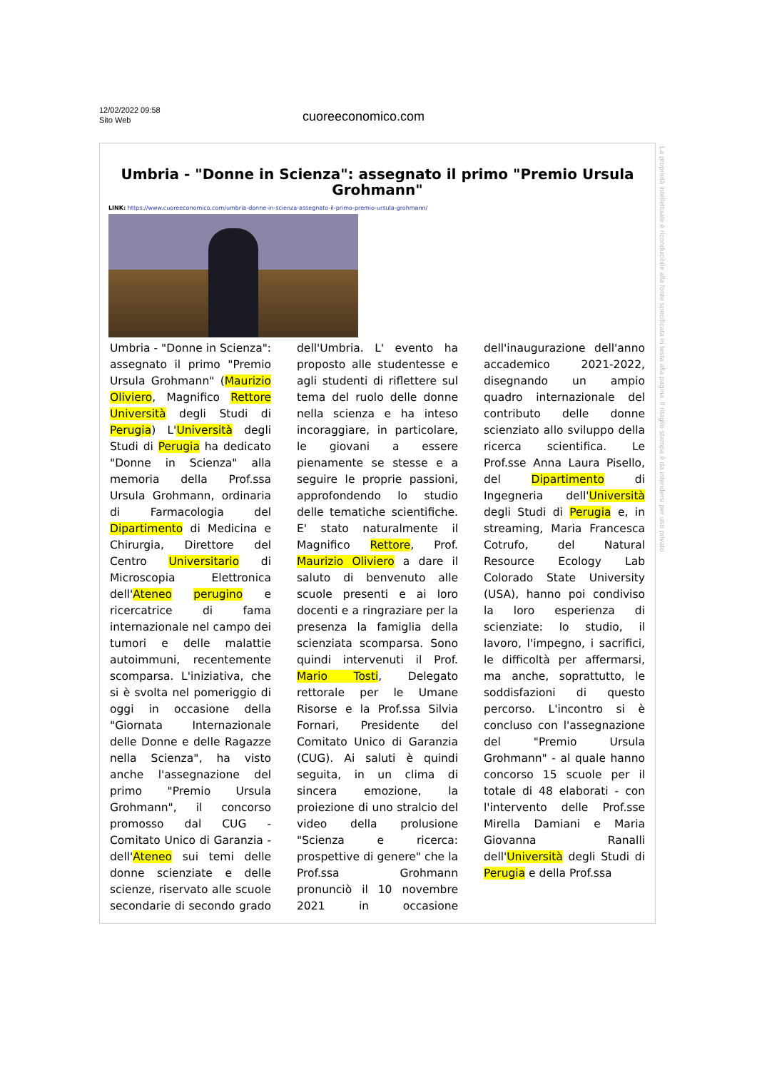12/02/2022 09:58
Sito Web
cuoreeconomico.com
Umbria - "Donne in Scienza": assegnato il primo "Premio Ursula Grohmann"
LINK: https://www.cuoreeconomico.com/umbria-donne-in-scienza-assegnato-il-primo-premio-ursula-grohmann/
Umbria - "Donne in Scienza": assegnato il primo "Premio Ursula Grohmann" (Maurizio Oliviero, Magnifico Rettore Università degli Studi di Perugia) L'Università degli Studi di Perugia ha dedicato "Donne in Scienza" alla memoria della Prof.ssa Ursula Grohmann, ordinaria di Farmacologia del Dipartimento di Medicina e Chirurgia, Direttore del Centro Universitario di Microscopia Elettronica dell'Ateneo perugino e ricercatrice di fama internazionale nel campo dei tumori e delle malattie autoimmuni, recentemente scomparsa. L'iniziativa, che si è svolta nel pomeriggio di oggi in occasione della "Giornata Internazionale delle Donne e delle Ragazze nella Scienza", ha visto anche l'assegnazione del primo "Premio Ursula Grohmann", il concorso promosso dal CUG - Comitato Unico di Garanzia - dell'Ateneo sui temi delle donne scienziate e delle scienze, riservato alle scuole secondarie di secondo grado dell'Umbria. L' evento ha proposto alle studentesse e agli studenti di riflettere sul tema del ruolo delle donne nella scienza e ha inteso incoraggiare, in particolare, le giovani a essere pienamente se stesse e a seguire le proprie passioni, approfondendo lo studio delle tematiche scientifiche. E' stato naturalmente il Magnifico Rettore, Prof. Maurizio Oliviero a dare il saluto di benvenuto alle scuole presenti e ai loro docenti e a ringraziare per la presenza la famiglia della scienziata scomparsa. Sono quindi intervenuti il Prof. Mario Tosti, Delegato rettorale per le Umane Risorse e la Prof.ssa Silvia Fornari, Presidente del Comitato Unico di Garanzia (CUG). Ai saluti è quindi seguita, in un clima di sincera emozione, la proiezione di uno stralcio del video della prolusione "Scienza e ricerca: prospettive di genere" che la Prof.ssa Grohmann pronunciò il 10 novembre 2021 in occasione dell'inaugurazione dell'anno accademico 2021-2022, disegnando un ampio quadro internazionale del contributo delle donne scienziato allo sviluppo della ricerca scientifica. Le Prof.sse Anna Laura Pisello, del Dipartimento di Ingegneria dell'Università degli Studi di Perugia e, in streaming, Maria Francesca Cotrufo, del Natural Resource Ecology Lab Colorado State University (USA), hanno poi condiviso la loro esperienza di scienziate: lo studio, il lavoro, l'impegno, i sacrifici, le difficoltà per affermarsi, ma anche, soprattutto, le soddisfazioni di questo percorso. L'incontro si è concluso con l'assegnazione del "Premio Ursula Grohmann" - al quale hanno concorso 15 scuole per il totale di 48 elaborati - con l'intervento delle Prof.sse Mirella Damiani e Maria Giovanna Ranalli dell'Università degli Studi di Perugia e della Prof.ssa
La proprietà intellettuale è riconducibile alla fonte specificata in testa alla pagina. Il ritaglio stampa è da intendersi per uso privato